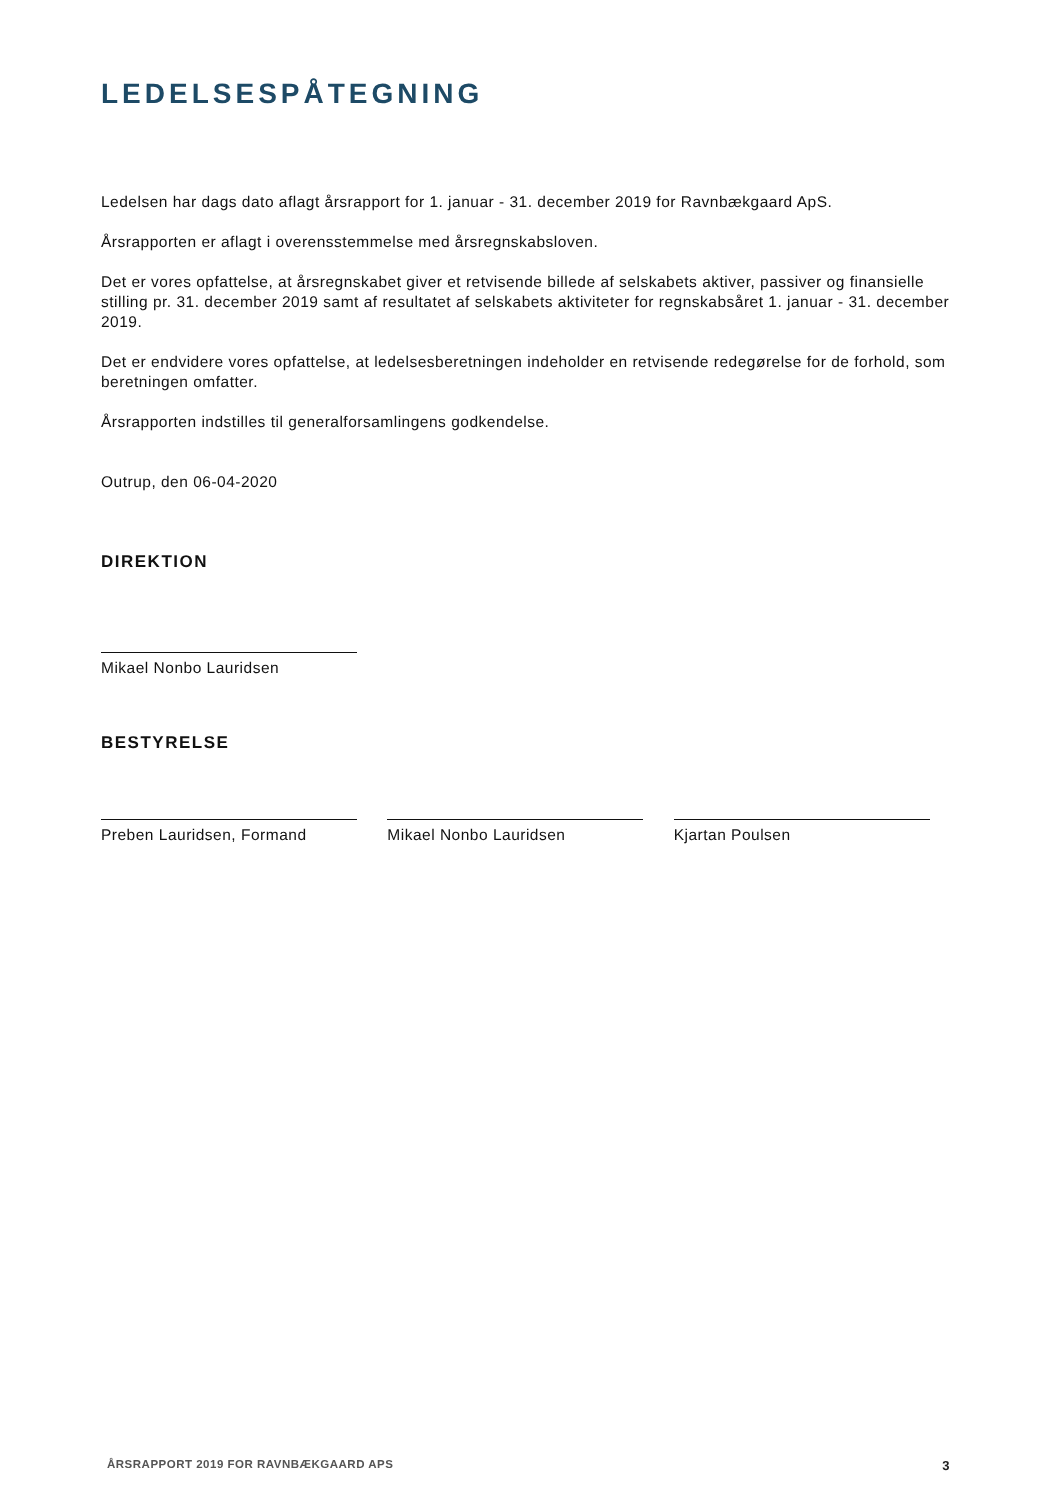LEDELSESPÅTEGNING
Ledelsen har dags dato aflagt årsrapport for 1. januar - 31. december 2019 for Ravnbækgaard ApS.
Årsrapporten er aflagt i overensstemmelse med årsregnskabsloven.
Det er vores opfattelse, at årsregnskabet giver et retvisende billede af selskabets aktiver, passiver og finansielle stilling pr. 31. december 2019 samt af resultatet af selskabets aktiviteter for regnskabsåret 1. januar - 31. december 2019.
Det er endvidere vores opfattelse, at ledelsesberetningen indeholder en retvisende redegørelse for de forhold, som beretningen omfatter.
Årsrapporten indstilles til generalforsamlingens godkendelse.
Outrup, den 06-04-2020
DIREKTION
Mikael Nonbo Lauridsen
BESTYRELSE
Preben Lauridsen, Formand Mikael Nonbo Lauridsen Kjartan Poulsen
ÅRSRAPPORT 2019 FOR RAVNBÆKGAARD APS 3